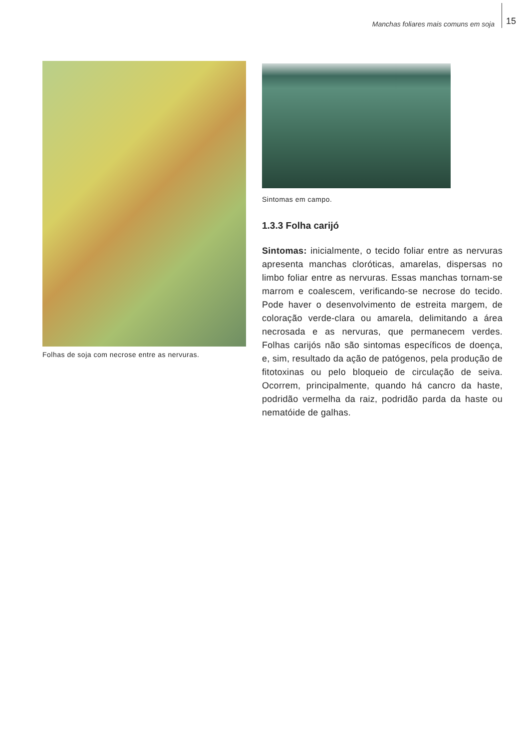Manchas foliares mais comuns em soja 15
Folhas de soja com necrose entre as nervuras.
Sintomas em campo.
1.3.3 Folha carijó
Sintomas: inicialmente, o tecido foliar entre as nervuras apresenta manchas cloróticas, amarelas, dispersas no limbo foliar entre as nervuras. Essas manchas tornam-se marrom e coalescem, verificando-se necrose do tecido. Pode haver o desenvolvimento de estreita margem, de coloração verde-clara ou amarela, delimitando a área necrosada e as nervuras, que permanecem verdes. Folhas carijós não são sintomas específicos de doença, e, sim, resultado da ação de patógenos, pela produção de fitotoxinas ou pelo bloqueio de circulação de seiva. Ocorrem, principalmente, quando há cancro da haste, podridão vermelha da raiz, podridão parda da haste ou nematóide de galhas.